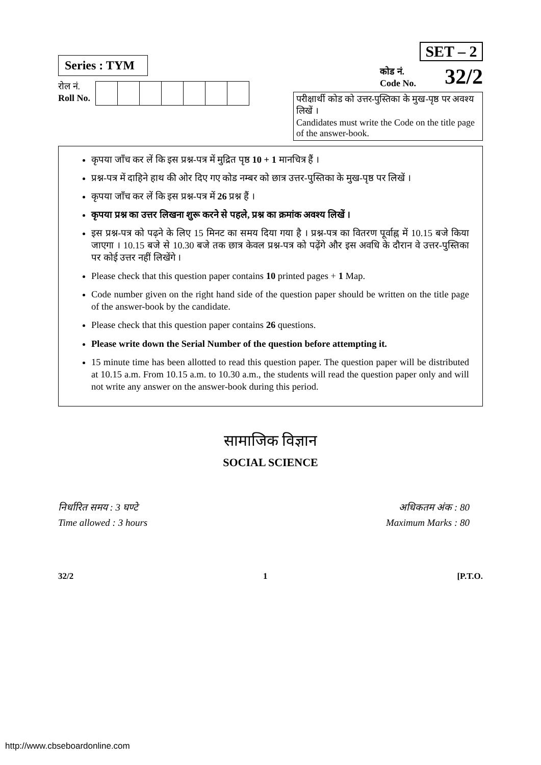Series : TYM
रोल नं.
Roll No.
SET – 2
कोड नं.
Code No.
32/2
परीक्षार्थी कोड को उत्तर-पुस्तिका के मुख-पृष्ठ पर अवश्य लिखें ।
Candidates must write the Code on the title page of the answer-book.
कृपया जाँच कर लें कि इस प्रश्न-पत्र में मुद्रित पृष्ठ 10 + 1 मानचित्र हैं ।
प्रश्न-पत्र में दाहिने हाथ की ओर दिए गए कोड नम्बर को छात्र उत्तर-पुस्तिका के मुख-पृष्ठ पर लिखें ।
कृपया जाँच कर लें कि इस प्रश्न-पत्र में 26 प्रश्न हैं ।
कृपया प्रश्न का उत्तर लिखना शुरू करने से पहले, प्रश्न का क्रमांक अवश्य लिखें ।
इस प्रश्न-पत्र को पढ़ने के लिए 15 मिनट का समय दिया गया है । प्रश्न-पत्र का वितरण पूर्वाह्न में 10.15 बजे किया जाएगा । 10.15 बजे से 10.30 बजे तक छात्र केवल प्रश्न-पत्र को पढ़ेंगे और इस अवधि के दौरान वे उत्तर-पुस्तिका पर कोई उत्तर नहीं लिखेंगे ।
Please check that this question paper contains 10 printed pages + 1 Map.
Code number given on the right hand side of the question paper should be written on the title page of the answer-book by the candidate.
Please check that this question paper contains 26 questions.
Please write down the Serial Number of the question before attempting it.
15 minute time has been allotted to read this question paper. The question paper will be distributed at 10.15 a.m. From 10.15 a.m. to 10.30 a.m., the students will read the question paper only and will not write any answer on the answer-book during this period.
सामाजिक विज्ञान
SOCIAL SCIENCE
निर्धारित समय : 3 घण्टे
Time allowed : 3 hours
अधिकतम अंक : 80
Maximum Marks : 80
32/2 1 [P.T.O.
http://www.cbseboardonline.com